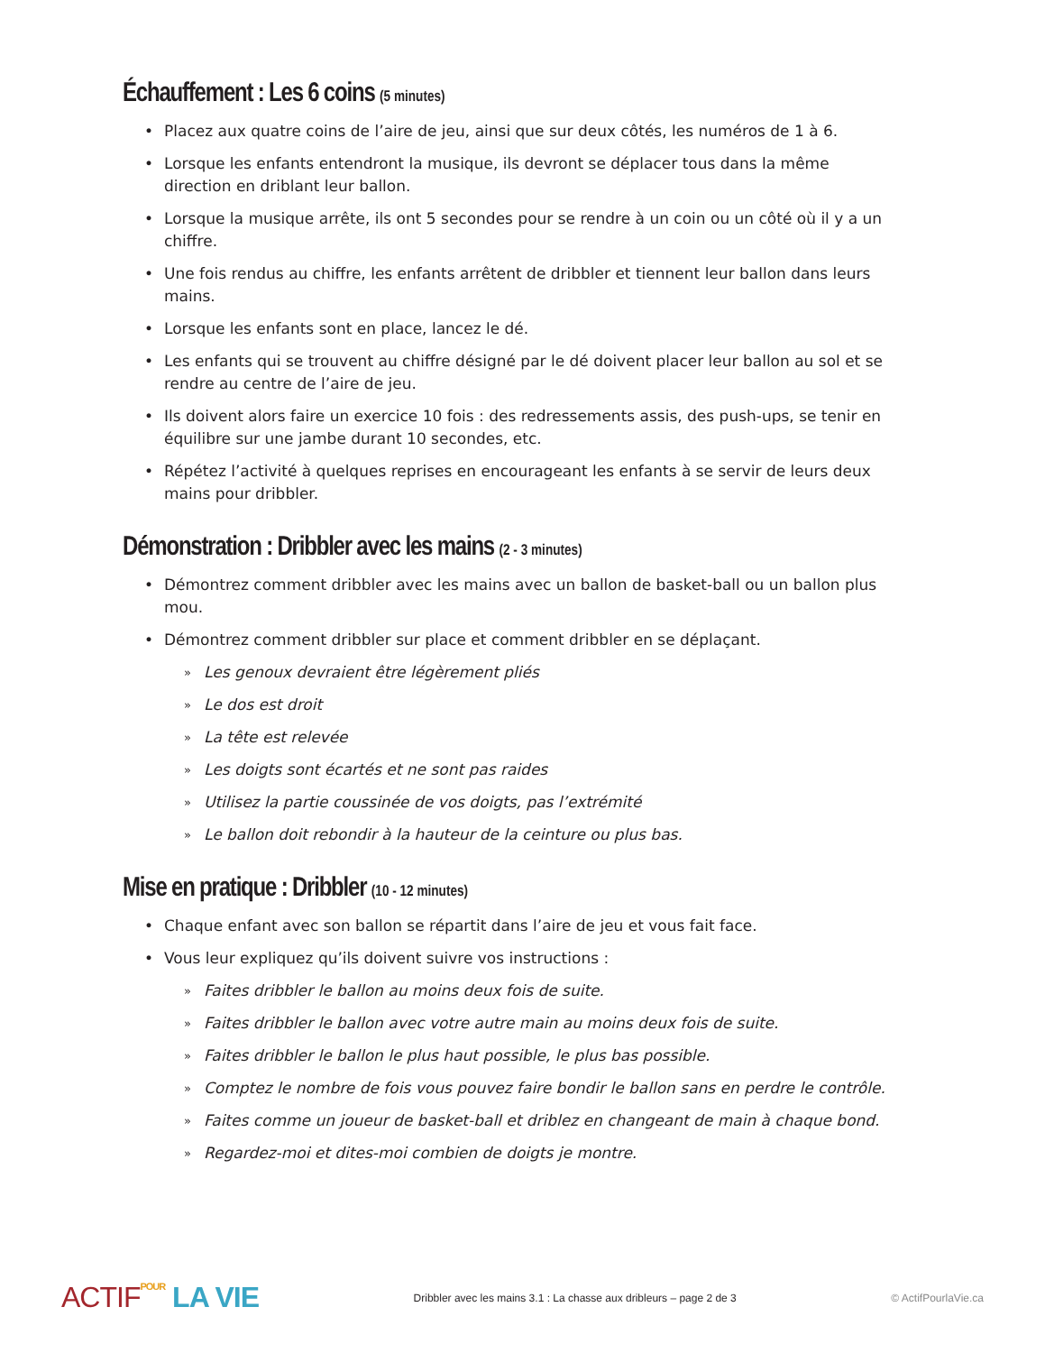Échauffement : Les 6 coins (5 minutes)
• Placez aux quatre coins de l’aire de jeu, ainsi que sur deux côtés, les numéros de 1 à 6.
• Lorsque les enfants entendront la musique, ils devront se déplacer tous dans la même direction en driblant leur ballon.
• Lorsque la musique arrête, ils ont 5 secondes pour se rendre à un coin ou un côté où il y a un chiffre.
• Une fois rendus au chiffre, les enfants arrêtent de dribbler et tiennent leur ballon dans leurs mains.
• Lorsque les enfants sont en place, lancez le dé.
• Les enfants qui se trouvent au chiffre désigné par le dé doivent placer leur ballon au sol et se rendre au centre de l’aire de jeu.
• Ils doivent alors faire un exercice 10 fois : des redressements assis, des push-ups, se tenir en équilibre sur une jambe durant 10 secondes, etc.
• Répétez l’activité à quelques reprises en encourageant les enfants à se servir de leurs deux mains pour dribbler.
Démonstration : Dribbler avec les mains (2 - 3 minutes)
• Démontrez comment dribbler avec les mains avec un ballon de basket-ball ou un ballon plus mou.
• Démontrez comment dribbler sur place et comment dribbler en se déplaçant.
» Les genoux devraient être légèrement pliés
» Le dos est droit
» La tête est relevée
» Les doigts sont écartés et ne sont pas raides
» Utilisez la partie coussinée de vos doigts, pas l’extrémité
» Le ballon doit rebondir à la hauteur de la ceinture ou plus bas.
Mise en pratique : Dribbler (10 - 12 minutes)
• Chaque enfant avec son ballon se répartit dans l’aire de jeu et vous fait face.
• Vous leur expliquez qu’ils doivent suivre vos instructions :
» Faites dribbler le ballon au moins deux fois de suite.
» Faites dribbler le ballon avec votre autre main au moins deux fois de suite.
» Faites dribbler le ballon le plus haut possible, le plus bas possible.
» Comptez le nombre de fois vous pouvez faire bondir le ballon sans en perdre le contrôle.
» Faites comme un joueur de basket-ball et driblez en changeant de main à chaque bond.
» Regardez-moi et dites-moi combien de doigts je montre.
ACTIF POUR LA VIE
Dribbler avec les mains 3.1 : La chasse aux dribleurs – page 2 de 3
© ActifPourlaVie.ca